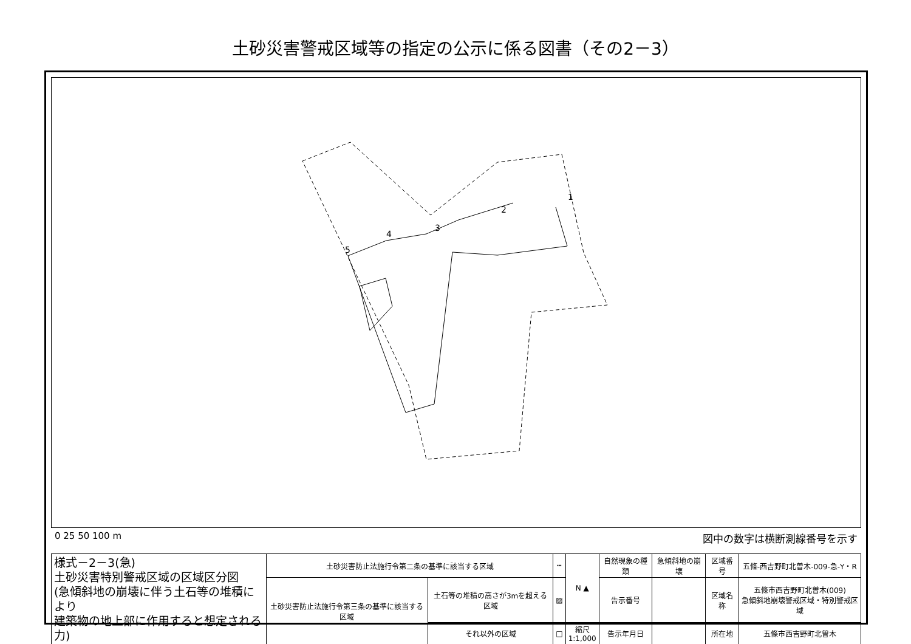土砂災害警戒区域等の指定の公示に係る図書（その2－3）
5
4
3
2
1
0 25 50 100 m 図中の数字は横断測線番号を示す
| 様式－2－3(急) 土砂災害特別警戒区域の区域区分図 (急傾斜地の崩壊に伴う土石等の堆積により 建築物の地上部に作用すると想定される力) | 土砂災害防止法施行令第二条の基準に該当する区域 | | ┅ | N ▲ | 自然現象の種類 | 急傾斜地の崩壊 | 区域番号 | 五條-西吉野町北曽木-009-急-Y・R |
| | 土砂災害防止法施行令第三条の基準に該当する区域 | 土石等の堆積の高さが3mを超える区域 | ▨ | | 告示番号 | | 区域名称 | 五條市西吉野町北曽木(009) 急傾斜地崩壊警戒区域・特別警戒区域 |
| | | それ以外の区域 | □ | 縮尺 1:1,000 | 告示年月日 | | 所在地 | 五條市西吉野町北曽木 |